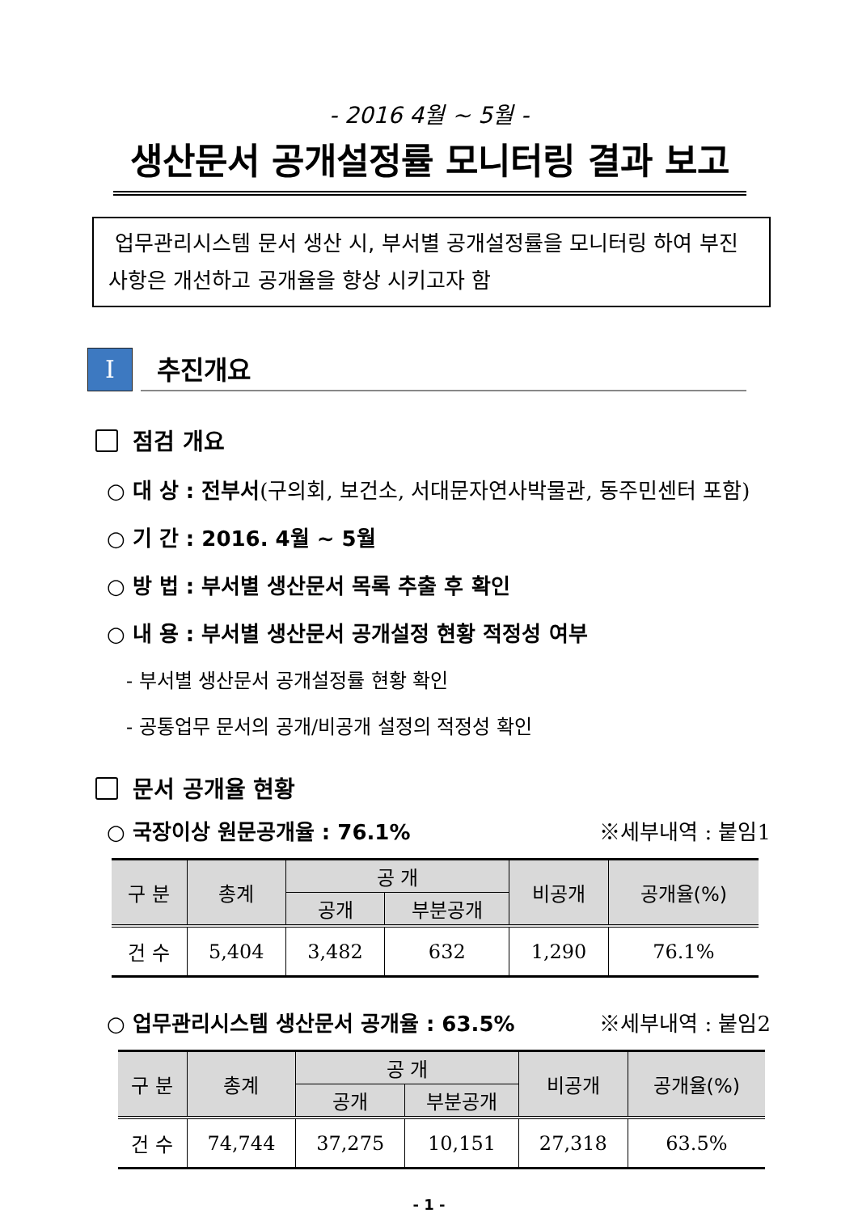- 2016 4월 ~ 5월 -
생산문서 공개설정률 모니터링 결과 보고
업무관리시스템 문서 생산 시, 부서별 공개설정률을 모니터링 하여 부진사항은 개선하고 공개율을 향상 시키고자 함
Ⅰ
추진개요
점검 개요
○ 대 상 : 전부서(구의회, 보건소, 서대문자연사박물관, 동주민센터 포함)
○ 기 간 : 2016. 4월 ~ 5월
○ 방 법 : 부서별 생산문서 목록 추출 후 확인
○ 내 용 : 부서별 생산문서 공개설정 현황 적정성 여부
- 부서별 생산문서 공개설정률 현황 확인
- 공통업무 문서의 공개/비공개 설정의 적정성 확인
문서 공개율 현황
○ 국장이상 원문공개율 : 76.1% ※세부내역 : 붙임1
| 구 분 | 총계 | 공 개 | | 비공개 | 공개율(%) |
| --- | --- | --- | --- | --- | --- |
| | | 공개 | 부분공개 | | |
| 건 수 | 5,404 | 3,482 | 632 | 1,290 | 76.1% |
○ 업무관리시스템 생산문서 공개율 : 63.5% ※세부내역 : 붙임2
| 구 분 | 총계 | 공 개 | | 비공개 | 공개율(%) |
| --- | --- | --- | --- | --- | --- |
| | | 공개 | 부분공개 | | |
| 건 수 | 74,744 | 37,275 | 10,151 | 27,318 | 63.5% |
- 1 -